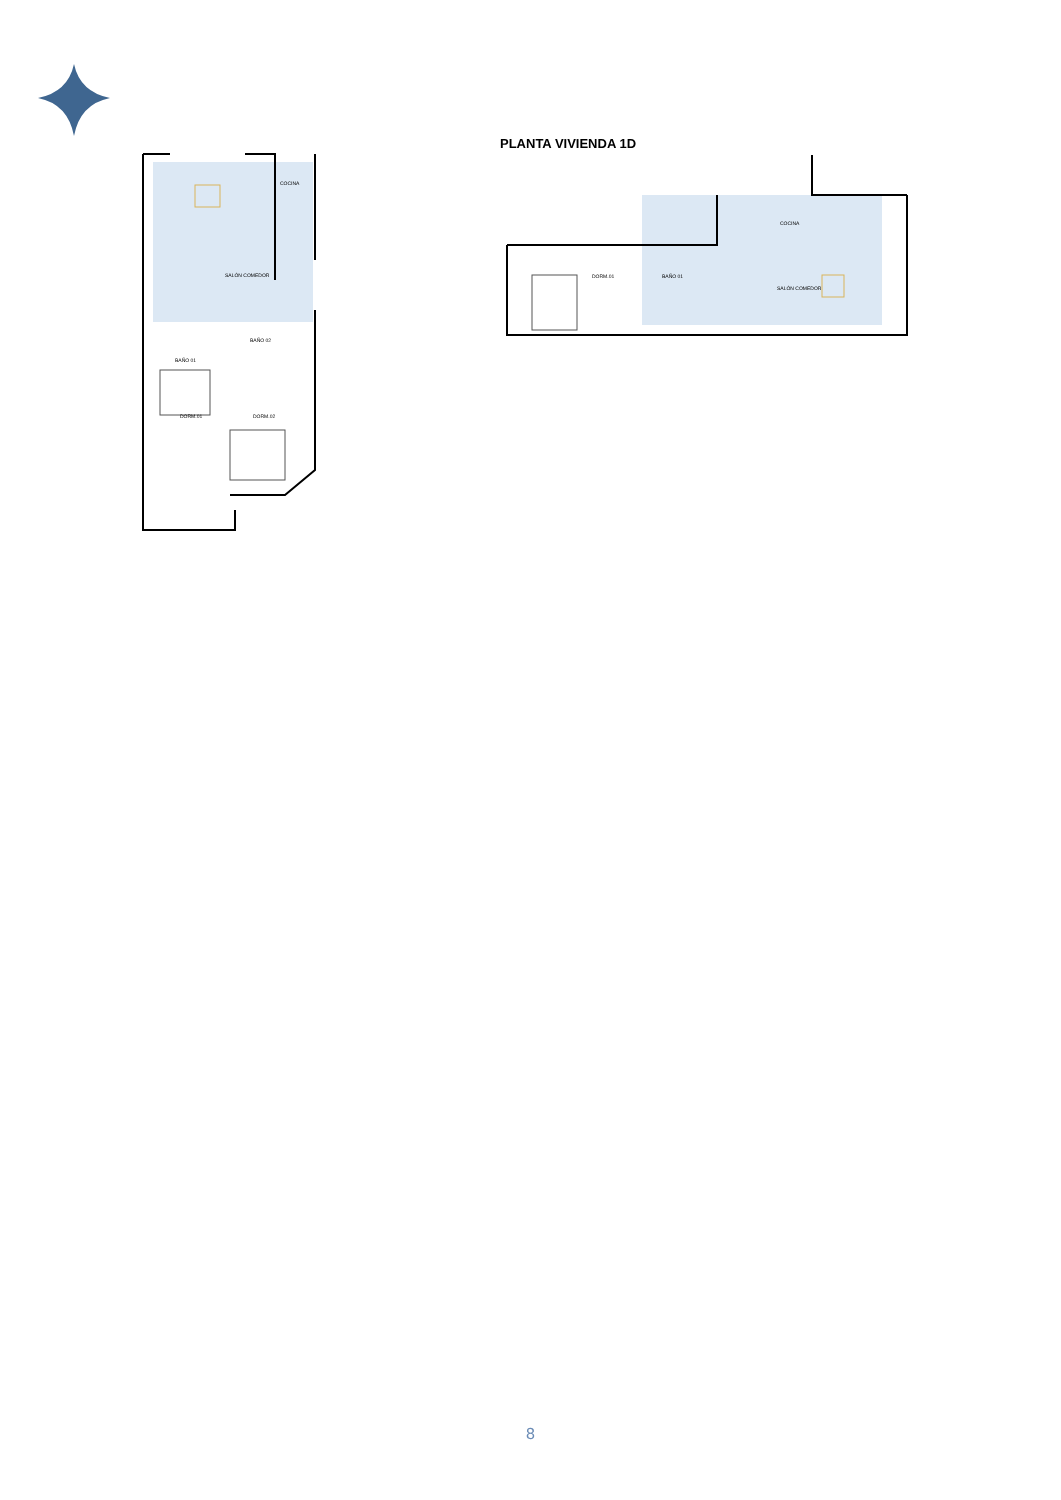PLANTA VIVIENDA 1D
COCINA
SALÓN COMEDOR
BAÑO 02
BAÑO 01
DORM.01
DORM.02
DORM.01
BAÑO 01
COCINA
SALÓN COMEDOR
8